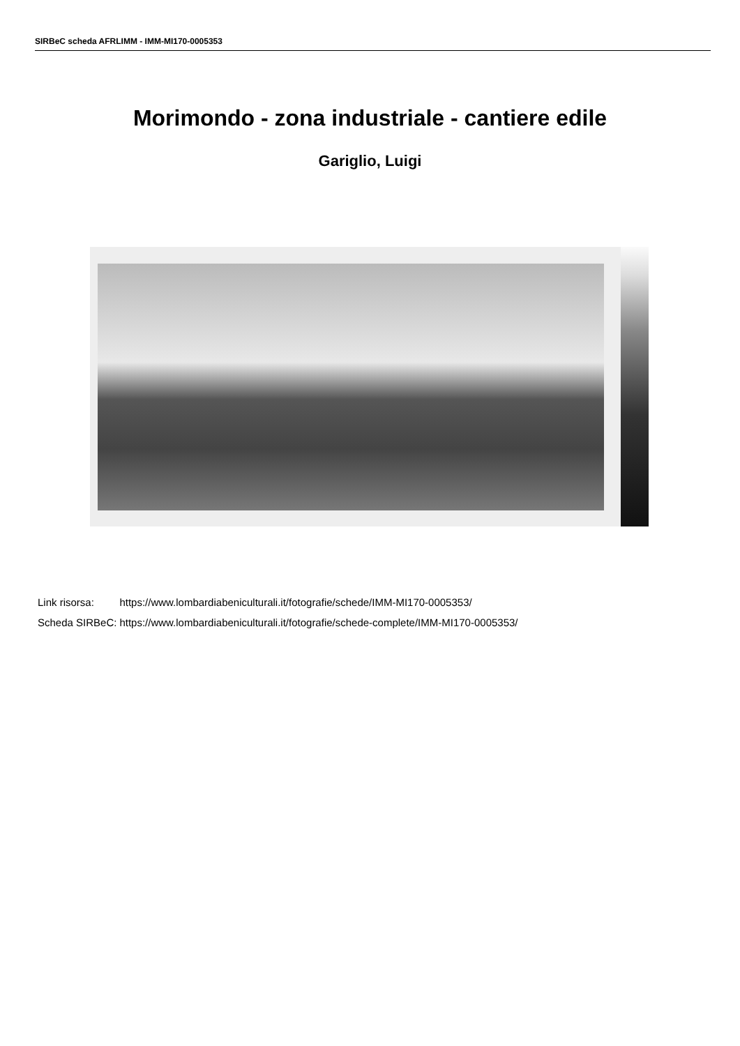SIRBeC scheda AFRLIMM - IMM-MI170-0005353
Morimondo - zona industriale - cantiere edile
Gariglio, Luigi
| Link risorsa: | https://www.lombardiabeniculturali.it/fotografie/schede/IMM-MI170-0005353/ |
| Scheda SIRBeC: | https://www.lombardiabeniculturali.it/fotografie/schede-complete/IMM-MI170-0005353/ |